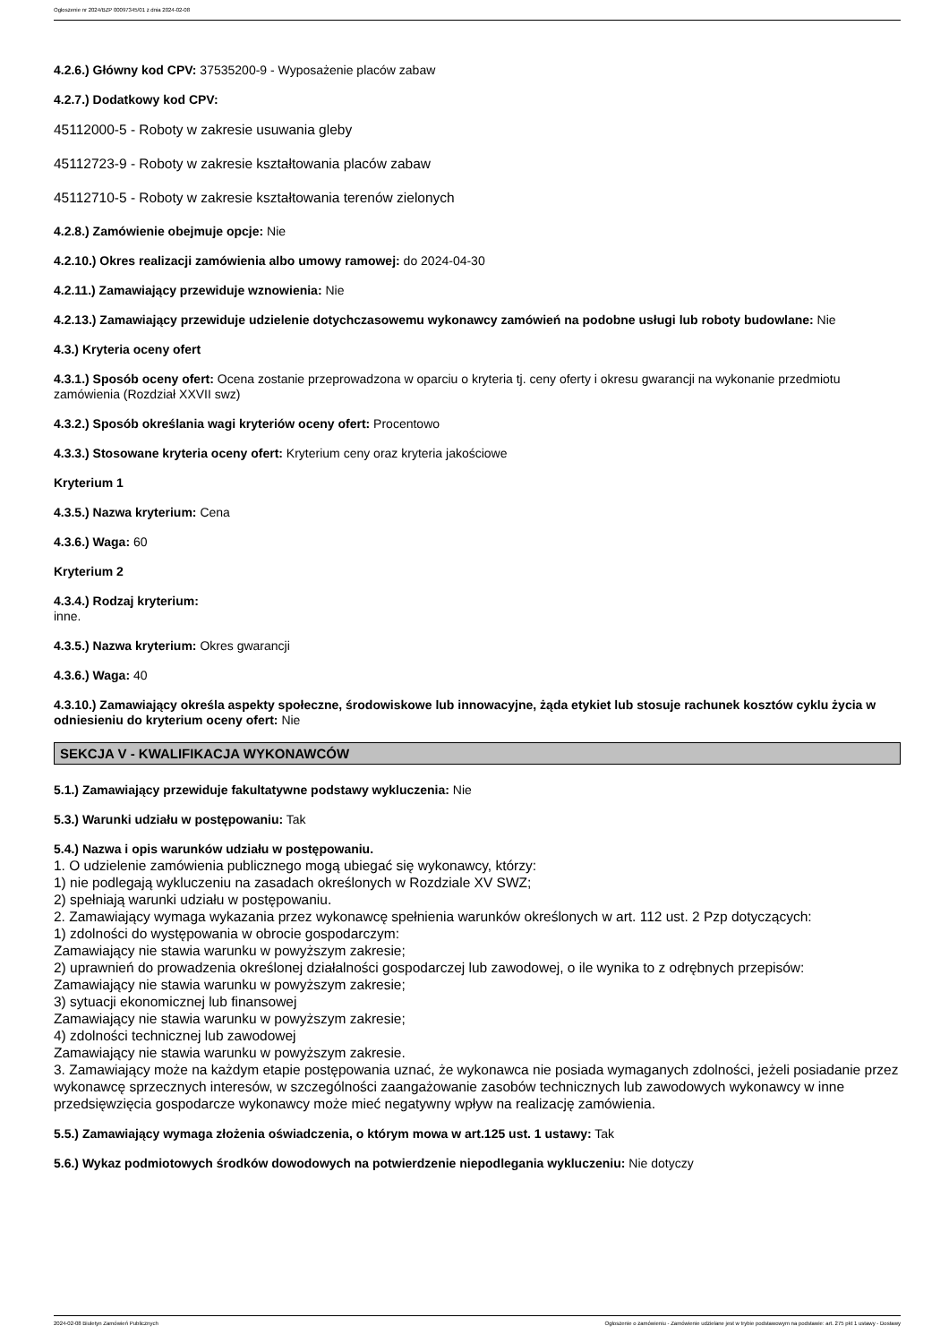Ogłoszenie nr 2024/BZP 00097345/01 z dnia 2024-02-08
4.2.6.) Główny kod CPV: 37535200-9 - Wyposażenie placów zabaw
4.2.7.) Dodatkowy kod CPV:
45112000-5 - Roboty w zakresie usuwania gleby
45112723-9 - Roboty w zakresie kształtowania placów zabaw
45112710-5 - Roboty w zakresie kształtowania terenów zielonych
4.2.8.) Zamówienie obejmuje opcje: Nie
4.2.10.) Okres realizacji zamówienia albo umowy ramowej: do 2024-04-30
4.2.11.) Zamawiający przewiduje wznowienia: Nie
4.2.13.) Zamawiający przewiduje udzielenie dotychczasowemu wykonawcy zamówień na podobne usługi lub roboty budowlane: Nie
4.3.) Kryteria oceny ofert
4.3.1.) Sposób oceny ofert: Ocena zostanie przeprowadzona w oparciu o kryteria tj. ceny oferty i okresu gwarancji na wykonanie przedmiotu zamówienia (Rozdział XXVII swz)
4.3.2.) Sposób określania wagi kryteriów oceny ofert: Procentowo
4.3.3.) Stosowane kryteria oceny ofert: Kryterium ceny oraz kryteria jakościowe
Kryterium 1
4.3.5.) Nazwa kryterium: Cena
4.3.6.) Waga: 60
Kryterium 2
4.3.4.) Rodzaj kryterium:
inne.
4.3.5.) Nazwa kryterium: Okres gwarancji
4.3.6.) Waga: 40
4.3.10.) Zamawiający określa aspekty społeczne, środowiskowe lub innowacyjne, żąda etykiet lub stosuje rachunek kosztów cyklu życia w odniesieniu do kryterium oceny ofert: Nie
SEKCJA V - KWALIFIKACJA WYKONAWCÓW
5.1.) Zamawiający przewiduje fakultatywne podstawy wykluczenia: Nie
5.3.) Warunki udziału w postępowaniu: Tak
5.4.) Nazwa i opis warunków udziału w postępowaniu.
1. O udzielenie zamówienia publicznego mogą ubiegać się wykonawcy, którzy:
1) nie podlegają wykluczeniu na zasadach określonych w Rozdziale XV SWZ;
2) spełniają warunki udziału w postępowaniu.
2. Zamawiający wymaga wykazania przez wykonawcę spełnienia warunków określonych w art. 112 ust. 2 Pzp dotyczących:
1) zdolności do występowania w obrocie gospodarczym:
Zamawiający nie stawia warunku w powyższym zakresie;
2) uprawnień do prowadzenia określonej działalności gospodarczej lub zawodowej, o ile wynika to z odrębnych przepisów:
Zamawiający nie stawia warunku w powyższym zakresie;
3) sytuacji ekonomicznej lub finansowej
Zamawiający nie stawia warunku w powyższym zakresie;
4) zdolności technicznej lub zawodowej
Zamawiający nie stawia warunku w powyższym zakresie.
3. Zamawiający może na każdym etapie postępowania uznać, że wykonawca nie posiada wymaganych zdolności, jeżeli posiadanie przez wykonawcę sprzecznych interesów, w szczególności zaangażowanie zasobów technicznych lub zawodowych wykonawcy w inne przedsięwzięcia gospodarcze wykonawcy może mieć negatywny wpływ na realizację zamówienia.
5.5.) Zamawiający wymaga złożenia oświadczenia, o którym mowa w art.125 ust. 1 ustawy: Tak
5.6.) Wykaz podmiotowych środków dowodowych na potwierdzenie niepodlegania wykluczeniu: Nie dotyczy
2024-02-08 Biuletyn Zamówień Publicznych Ogłoszenie o zamówieniu - Zamówienie udzielane jest w trybie podstawowym na podstawie: art. 275 pkt 1 ustawy - Dostawy